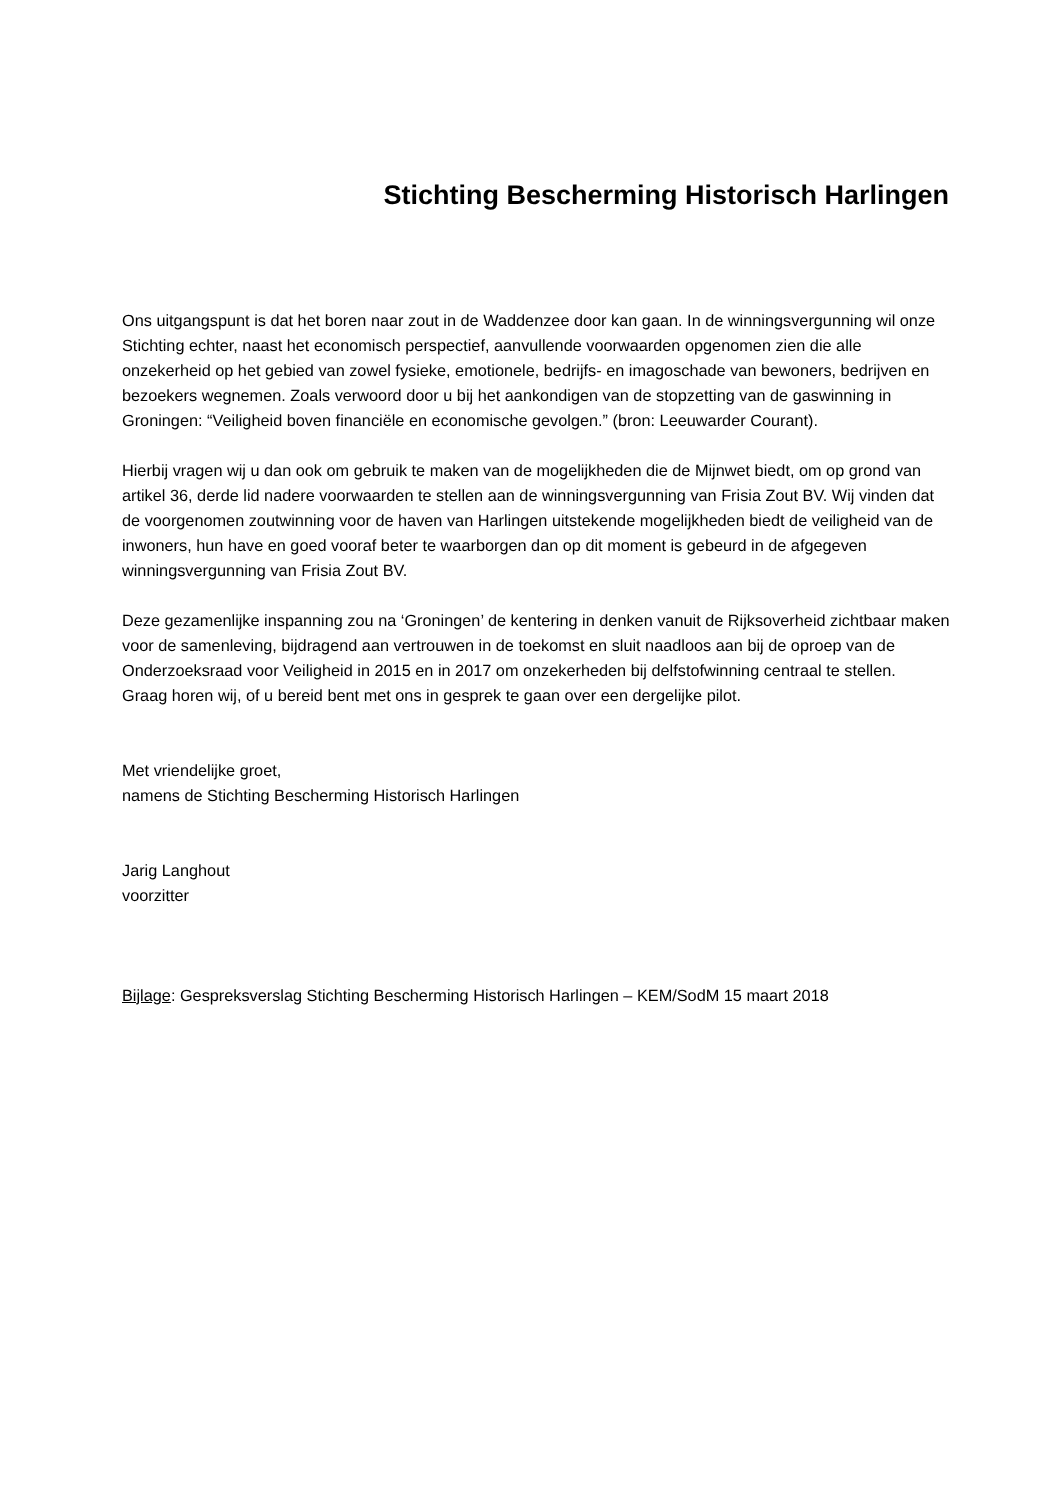Stichting Bescherming Historisch Harlingen
Ons uitgangspunt is dat het boren naar zout in de Waddenzee door kan gaan. In de winningsvergunning wil onze Stichting echter, naast het economisch perspectief, aanvullende voorwaarden opgenomen zien die alle onzekerheid op het gebied van zowel fysieke, emotionele, bedrijfs- en imagoschade van bewoners, bedrijven en bezoekers wegnemen. Zoals verwoord door u bij het aankondigen van de stopzetting van de gaswinning in Groningen: “Veiligheid boven financiële en economische gevolgen.” (bron: Leeuwarder Courant).
Hierbij vragen wij u dan ook om gebruik te maken van de mogelijkheden die de Mijnwet biedt, om op grond van artikel 36, derde lid nadere voorwaarden te stellen aan de winningsvergunning van Frisia Zout BV. Wij vinden dat de voorgenomen zoutwinning voor de haven van Harlingen uitstekende mogelijkheden biedt de veiligheid van de inwoners, hun have en goed vooraf beter te waarborgen dan op dit moment is gebeurd in de afgegeven winningsvergunning van Frisia Zout BV.
Deze gezamenlijke inspanning zou na ‘Groningen’ de kentering in denken vanuit de Rijksoverheid zichtbaar maken voor de samenleving, bijdragend aan vertrouwen in de toekomst en sluit naadloos aan bij de oproep van de Onderzoeksraad voor Veiligheid in 2015 en in 2017 om onzekerheden bij delfstofwinning centraal te stellen.
Graag horen wij, of u bereid bent met ons in gesprek te gaan over een dergelijke pilot.
Met vriendelijke groet,
namens de Stichting Bescherming Historisch Harlingen
Jarig Langhout
voorzitter
Bijlage: Gespreksverslag Stichting Bescherming Historisch Harlingen – KEM/SodM 15 maart 2018